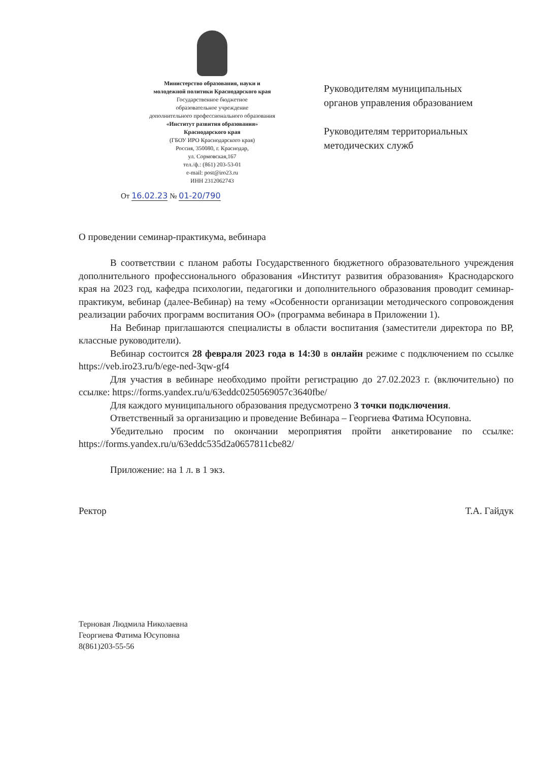Министерство образования, науки и
молодежной политики Краснодарского края
Государственное бюджетное
образовательное учреждение
дополнительного профессионального образования
«Институт развития образования»
Краснодарского края
(ГБОУ ИРО Краснодарского края)
Россия, 350080, г. Краснодар,
ул. Сормовская,167
тел./ф.: (861) 203-53-01
e-mail: post@iro23.ru
ИНН 2312062743
От 16.02.23 № 01-20/790
Руководителям муниципальных
органов управления образованием
Руководителям территориальных
методических служб
О проведении семинар-практикума, вебинара
В соответствии с планом работы Государственного бюджетного образовательного учреждения дополнительного профессионального образования «Институт развития образования» Краснодарского края на 2023 год, кафедра психологии, педагогики и дополнительного образования проводит семинар-практикум, вебинар (далее-Вебинар) на тему «Особенности организации методического сопровождения реализации рабочих программ воспитания ОО» (программа вебинара в Приложении 1).
На Вебинар приглашаются специалисты в области воспитания (заместители директора по ВР, классные руководители).
Вебинар состоится 28 февраля 2023 года в 14:30 в онлайн режиме с подключением по ссылке https://veb.iro23.ru/b/ege-ned-3qw-gf4
Для участия в вебинаре необходимо пройти регистрацию до 27.02.2023 г. (включительно) по ссылке: https://forms.yandex.ru/u/63eddc0250569057c3640fbe/
Для каждого муниципального образования предусмотрено 3 точки подключения.
Ответственный за организацию и проведение Вебинара – Георгиева Фатима Юсуповна.
Убедительно просим по окончании мероприятия пройти анкетирование по ссылке: https://forms.yandex.ru/u/63eddc535d2a0657811cbe82/
Приложение: на 1 л. в 1 экз.
Ректор Т.А. Гайдук
Терновая Людмила Николаевна
Георгиева Фатима Юсуповна
8(861)203-55-56